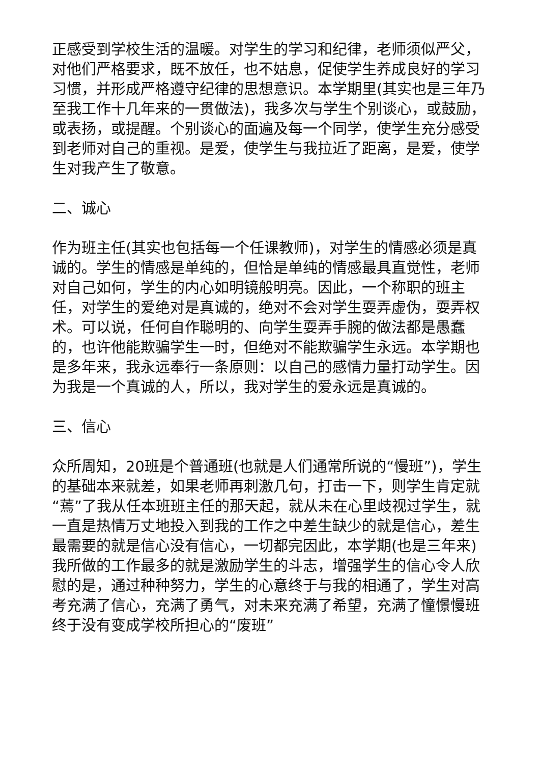正感受到学校生活的温暖。对学生的学习和纪律，老师须似严父，对他们严格要求，既不放任，也不姑息，促使学生养成良好的学习习惯，并形成严格遵守纪律的思想意识。本学期里(其实也是三年乃至我工作十几年来的一贯做法)，我多次与学生个别谈心，或鼓励，或表扬，或提醒。个别谈心的面遍及每一个同学，使学生充分感受到老师对自己的重视。是爱，使学生与我拉近了距离，是爱，使学生对我产生了敬意。
二、诚心
作为班主任(其实也包括每一个任课教师)，对学生的情感必须是真诚的。学生的情感是单纯的，但恰是单纯的情感最具直觉性，老师对自己如何，学生的内心如明镜般明亮。因此，一个称职的班主任，对学生的爱绝对是真诚的，绝对不会对学生耍弄虚伪，耍弄权术。可以说，任何自作聪明的、向学生耍弄手腕的做法都是愚蠢的，也许他能欺骗学生一时，但绝对不能欺骗学生永远。本学期也是多年来，我永远奉行一条原则：以自己的感情力量打动学生。因为我是一个真诚的人，所以，我对学生的爱永远是真诚的。
三、信心
众所周知，20班是个普通班(也就是人们通常所说的“慢班”)，学生的基础本来就差，如果老师再刺激几句，打击一下，则学生肯定就“蔫”了我从任本班班主任的那天起，就从未在心里歧视过学生，就一直是热情万丈地投入到我的工作之中差生缺少的就是信心，差生最需要的就是信心没有信心，一切都完因此，本学期(也是三年来)我所做的工作最多的就是激励学生的斗志，增强学生的信心令人欣慰的是，通过种种努力，学生的心意终于与我的相通了，学生对高考充满了信心，充满了勇气，对未来充满了希望，充满了憧憬慢班终于没有变成学校所担心的“废班”